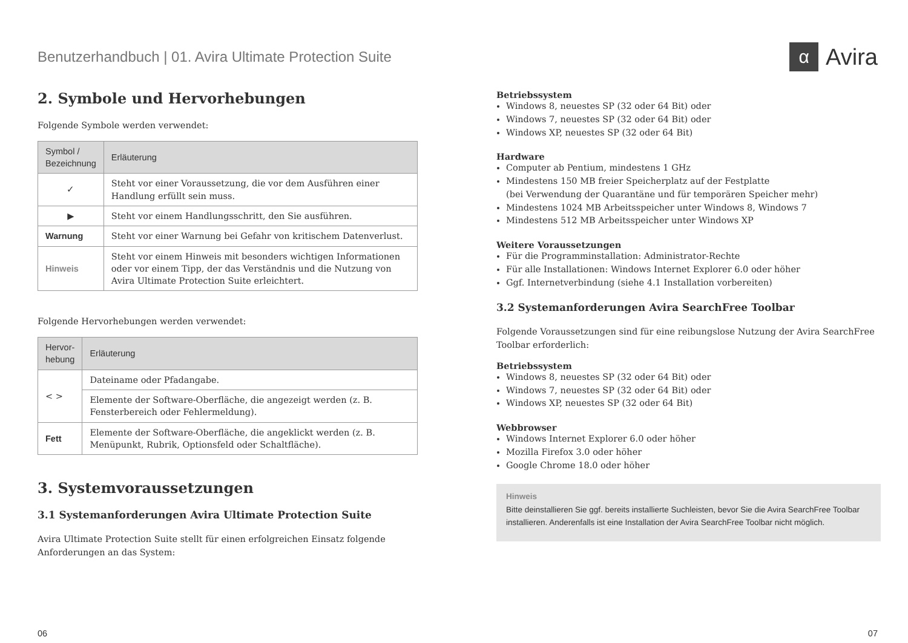Benutzerhandbuch | 01. Avira Ultimate Protection Suite
α Avira
2. Symbole und Hervorhebungen
Folgende Symbole werden verwendet:
| Symbol / Bezeichnung | Erläuterung |
| --- | --- |
| ✓ | Steht vor einer Voraussetzung, die vor dem Ausführen einer Handlung erfüllt sein muss. |
| ▶ | Steht vor einem Handlungsschritt, den Sie ausführen. |
| Warnung | Steht vor einer Warnung bei Gefahr von kritischem Datenverlust. |
| Hinweis | Steht vor einem Hinweis mit besonders wichtigen Informationen oder vor einem Tipp, der das Verständnis und die Nutzung von Avira Ultimate Protection Suite erleichtert. |
Folgende Hervorhebungen werden verwendet:
| Hervor- hebung | Erläuterung |
| --- | --- |
| < > | Dateiname oder Pfadangabe. |
| | Elemente der Software-Oberfläche, die angezeigt werden (z. B. Fensterbereich oder Fehlermeldung). |
| Fett | Elemente der Software-Oberfläche, die angeklickt werden (z. B. Menüpunkt, Rubrik, Optionsfeld oder Schaltfläche). |
3. Systemvoraussetzungen
3.1 Systemanforderungen Avira Ultimate Protection Suite
Avira Ultimate Protection Suite stellt für einen erfolgreichen Einsatz folgende Anforderungen an das System:
Betriebssystem
Windows 8, neuestes SP (32 oder 64 Bit) oder
Windows 7, neuestes SP (32 oder 64 Bit) oder
Windows XP, neuestes SP (32 oder 64 Bit)
Hardware
Computer ab Pentium, mindestens 1 GHz
Mindestens 150 MB freier Speicherplatz auf der Festplatte
(bei Verwendung der Quarantäne und für temporären Speicher mehr)
Mindestens 1024 MB Arbeitsspeicher unter Windows 8, Windows 7
Mindestens 512 MB Arbeitsspeicher unter Windows XP
Weitere Voraussetzungen
Für die Programminstallation: Administrator-Rechte
Für alle Installationen: Windows Internet Explorer 6.0 oder höher
Ggf. Internetverbindung (siehe 4.1 Installation vorbereiten)
3.2 Systemanforderungen Avira SearchFree Toolbar
Folgende Voraussetzungen sind für eine reibungslose Nutzung der Avira SearchFree Toolbar erforderlich:
Betriebssystem
Windows 8, neuestes SP (32 oder 64 Bit) oder
Windows 7, neuestes SP (32 oder 64 Bit) oder
Windows XP, neuestes SP (32 oder 64 Bit)
Webbrowser
Windows Internet Explorer 6.0 oder höher
Mozilla Firefox 3.0 oder höher
Google Chrome 18.0 oder höher
Hinweis
Bitte deinstallieren Sie ggf. bereits installierte Suchleisten, bevor Sie die Avira SearchFree Toolbar installieren. Anderenfalls ist eine Installation der Avira SearchFree Toolbar nicht möglich.
06 07